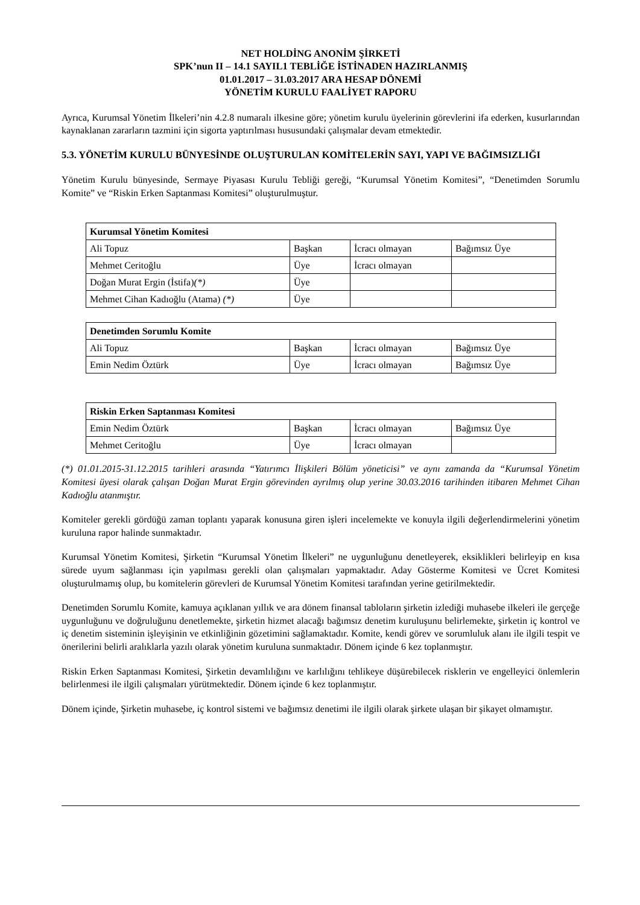NET HOLDİNG ANONİM ŞİRKETİ
SPK’nun II – 14.1 SAYIL1 TEBLİĞE İSTİNADEN HAZIRLANMIŞ
01.01.2017 – 31.03.2017 ARA HESAP DÖNEMİ
YÖNETİM KURULU FAALİYET RAPORU
Ayrıca, Kurumsal Yönetim İlkeleri’nin 4.2.8 numaralı ilkesine göre; yönetim kurulu üyelerinin görevlerini ifa ederken, kusurlarından kaynaklanan zararların tazmini için sigorta yaptırılması hususundaki çalışmalar devam etmektedir.
5.3. YÖNETİM KURULU BÜNYESİNDE OLUŞTURULAN KOMİTELERİN SAYI, YAPI VE BAĞIMSIZLIĞI
Yönetim Kurulu bünyesinde, Sermaye Piyasası Kurulu Tebliği gereği, “Kurumsal Yönetim Komitesi”, “Denetimden Sorumlu Komite” ve “Riskin Erken Saptanması Komitesi” oluşturulmuştur.
| Kurumsal Yönetim Komitesi | | | |
| --- | --- | --- | --- |
| Ali Topuz | Başkan | İcracı olmayan | Bağımsız Üye |
| Mehmet Ceritoğlu | Üye | İcracı olmayan | |
| Doğan Murat Ergin (İstifa) (*) | Üye | | |
| Mehmet Cihan Kadıoğlu (Atama) (*) | Üye | | |
| Denetimden Sorumlu Komite | | | |
| --- | --- | --- | --- |
| Ali Topuz | Başkan | İcracı olmayan | Bağımsız Üye |
| Emin Nedim Öztürk | Üye | İcracı olmayan | Bağımsız Üye |
| Riskin Erken Saptanması Komitesi | | | |
| --- | --- | --- | --- |
| Emin Nedim Öztürk | Başkan | İcracı olmayan | Bağımsız Üye |
| Mehmet Ceritoğlu | Üye | İcracı olmayan | |
(*) 01.01.2015-31.12.2015 tarihleri arasında “Yatırımcı İlişkileri Bölüm yöneticisi” ve aynı zamanda da “Kurumsal Yönetim Komitesi üyesi olarak çalışan Doğan Murat Ergin görevinden ayrılmış olup yerine 30.03.2016 tarihinden itibaren Mehmet Cihan Kadıoğlu atanmıştır.
Komiteler gerekli gördüğü zaman toplantı yaparak konusuna giren işleri incelemekte ve konuyla ilgili değerlendirmelerini yönetim kuruluna rapor halinde sunmaktadır.
Kurumsal Yönetim Komitesi, Şirketin “Kurumsal Yönetim İlkeleri” ne uygunluğunu denetleyerek, eksiklikleri belirleyip en kısa sürede uyum sağlanması için yapılması gerekli olan çalışmaları yapmaktadır. Aday Gösterme Komitesi ve Ücret Komitesi oluşturulmamış olup, bu komitelerin görevleri de Kurumsal Yönetim Komitesi tarafından yerine getirilmektedir.
Denetimden Sorumlu Komite, kamuya açıklanan yıllık ve ara dönem finansal tabloların şirketin izlediği muhasebe ilkeleri ile gerçeğe uygunluğunu ve doğruluğunu denetlemekte, şirketin hizmet alacağı bağımsız denetim kuruluşunu belirlemekte, şirketin iç kontrol ve iç denetim sisteminin işleyişinin ve etkinliğinin gözetimini sağlamaktadır. Komite, kendi görev ve sorumluluk alanı ile ilgili tespit ve önerilerini belirli aralıklarla yazılı olarak yönetim kuruluna sunmaktadır. Dönem içinde 6 kez toplanmıştır.
Riskin Erken Saptanması Komitesi, Şirketin devamlılığını ve karlılığını tehlikeye düşürebilecek risklerin ve engelleyici önlemlerin belirlenmesi ile ilgili çalışmaları yürütmektedir. Dönem içinde 6 kez toplanmıştır.
Dönem içinde, Şirketin muhasebe, iç kontrol sistemi ve bağımsız denetimi ile ilgili olarak şirkete ulaşan bir şikayet olmamıştır.